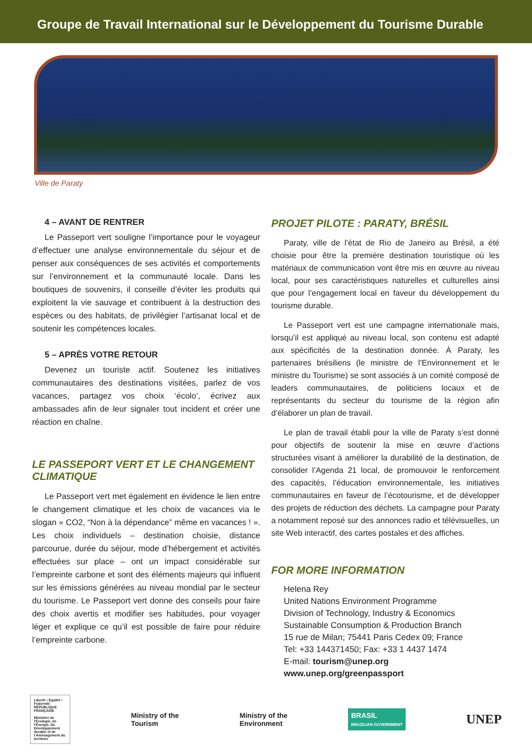Groupe de Travail International sur le Développement du Tourisme Durable
Ville de Paraty
4 – AVANT DE RENTRER
Le Passeport vert souligne l’importance pour le voyageur d’effectuer une analyse environnementale du séjour et de penser aux conséquences de ses activités et comportements sur l’environnement et la communauté locale. Dans les boutiques de souvenirs, il conseille d’éviter les produits qui exploitent la vie sauvage et contribuent à la destruction des espèces ou des habitats, de privilégier l’artisanat local et de soutenir les compétences locales.
5 – APRÈS VOTRE RETOUR
Devenez un touriste actif. Soutenez les initiatives communautaires des destinations visitées, parlez de vos vacances, partagez vos choix ‘écolo’, écrivez aux ambassades afin de leur signaler tout incident et créer une réaction en chaîne.
LE PASSEPORT VERT ET LE CHANGEMENT CLIMATIQUE
Le Passeport vert met également en évidence le lien entre le changement climatique et les choix de vacances via le slogan « CO2, “Non à la dépendance” même en vacances ! ». Les choix individuels – destination choisie, distance parcourue, durée du séjour, mode d’hébergement et activités effectuées sur place – ont un impact considérable sur l’empreinte carbone et sont des éléments majeurs qui influent sur les émissions générées au niveau mondial par le secteur du tourisme. Le Passeport vert donne des conseils pour faire des choix avertis et modifier ses habitudes, pour voyager léger et explique ce qu’il est possible de faire pour réduire l’empreinte carbone.
PROJET PILOTE : PARATY, BRÉSIL
Paraty, ville de l’état de Rio de Janeiro au Brésil, a été choisie pour être la première destination touristique où les matériaux de communication vont être mis en œuvre au niveau local, pour ses caractéristiques naturelles et culturelles ainsi que pour l’engagement local en faveur du développement du tourisme durable.
Le Passeport vert est une campagne internationale mais, lorsqu’il est appliqué au niveau local, son contenu est adapté aux spécificités de la destination donnée. À Paraty, les partenaires brésiliens (le ministre de l’Environnement et le ministre du Tourisme) se sont associés à un comité composé de leaders communautaires, de politiciens locaux et de représentants du secteur du tourisme de la région afin d’élaborer un plan de travail.
Le plan de travail établi pour la ville de Paraty s’est donné pour objectifs de soutenir la mise en œuvre d’actions structurées visant à améliorer la durabilité de la destination, de consolider l’Agenda 21 local, de promouvoir le renforcement des capacités, l’éducation environnementale, les initiatives communautaires en faveur de l’écotourisme, et de développer des projets de réduction des déchets. La campagne pour Paraty a notamment reposé sur des annonces radio et télévisuelles, un site Web interactif, des cartes postales et des affiches.
FOR MORE INFORMATION
Helena Rey
United Nations Environment Programme
Division of Technology, Industry & Economics
Sustainable Consumption & Production Branch
15 rue de Milan; 75441 Paris Cedex 09; France
Tel: +33 144371450; Fax: +33 1 4437 1474
E-mail: tourism@unep.org
www.unep.org/greenpassport
Liberté • Égalité • Fraternité
RÉPUBLIQUE FRANÇAISE
Ministère de l’Écologie, de l’Énergie, du Développement durable et de l’Aménagement du territoire
Ministry of the
Tourism
Ministry of the
Environment
BRASIL
BRAZILIAN GOVERNMENT
UNEP